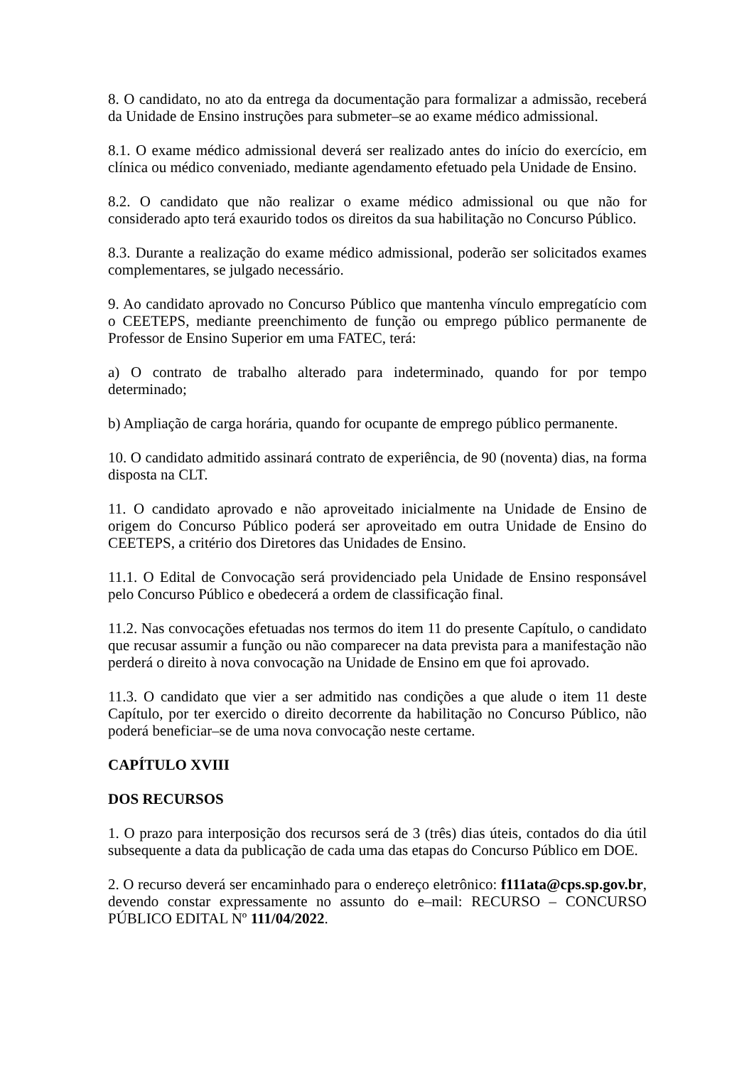8. O candidato, no ato da entrega da documentação para formalizar a admissão, receberá da Unidade de Ensino instruções para submeter–se ao exame médico admissional.
8.1. O exame médico admissional deverá ser realizado antes do início do exercício, em clínica ou médico conveniado, mediante agendamento efetuado pela Unidade de Ensino.
8.2. O candidato que não realizar o exame médico admissional ou que não for considerado apto terá exaurido todos os direitos da sua habilitação no Concurso Público.
8.3. Durante a realização do exame médico admissional, poderão ser solicitados exames complementares, se julgado necessário.
9. Ao candidato aprovado no Concurso Público que mantenha vínculo empregatício com o CEETEPS, mediante preenchimento de função ou emprego público permanente de Professor de Ensino Superior em uma FATEC, terá:
a) O contrato de trabalho alterado para indeterminado, quando for por tempo determinado;
b) Ampliação de carga horária, quando for ocupante de emprego público permanente.
10. O candidato admitido assinará contrato de experiência, de 90 (noventa) dias, na forma disposta na CLT.
11. O candidato aprovado e não aproveitado inicialmente na Unidade de Ensino de origem do Concurso Público poderá ser aproveitado em outra Unidade de Ensino do CEETEPS, a critério dos Diretores das Unidades de Ensino.
11.1. O Edital de Convocação será providenciado pela Unidade de Ensino responsável pelo Concurso Público e obedecerá a ordem de classificação final.
11.2. Nas convocações efetuadas nos termos do item 11 do presente Capítulo, o candidato que recusar assumir a função ou não comparecer na data prevista para a manifestação não perderá o direito à nova convocação na Unidade de Ensino em que foi aprovado.
11.3. O candidato que vier a ser admitido nas condições a que alude o item 11 deste Capítulo, por ter exercido o direito decorrente da habilitação no Concurso Público, não poderá beneficiar–se de uma nova convocação neste certame.
CAPÍTULO XVIII
DOS RECURSOS
1. O prazo para interposição dos recursos será de 3 (três) dias úteis, contados do dia útil subsequente a data da publicação de cada uma das etapas do Concurso Público em DOE.
2. O recurso deverá ser encaminhado para o endereço eletrônico: f111ata@cps.sp.gov.br, devendo constar expressamente no assunto do e–mail: RECURSO – CONCURSO PÚBLICO EDITAL Nº 111/04/2022.